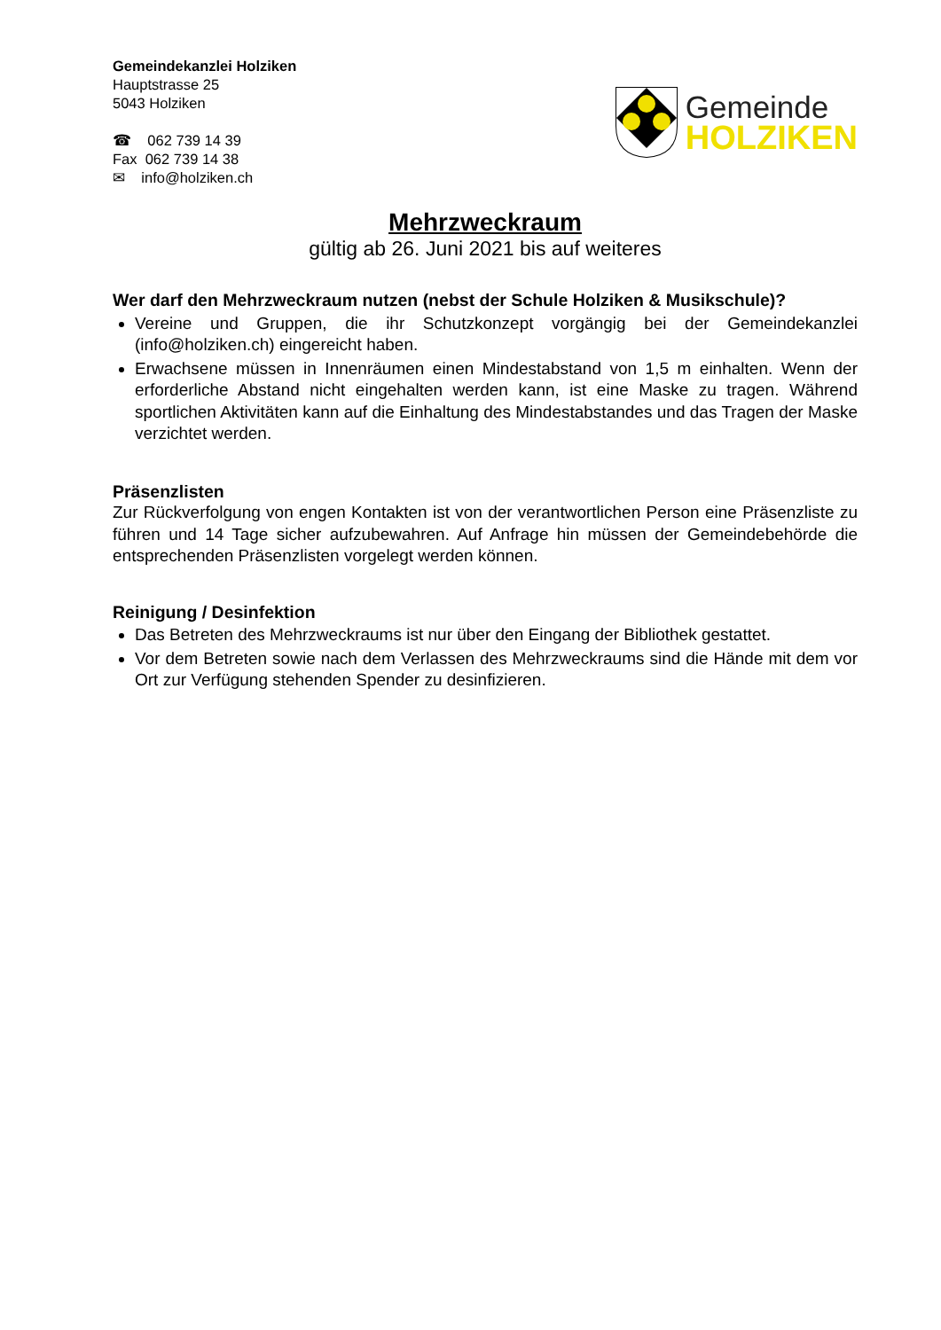Gemeindekanzlei Holziken
Hauptstrasse 25
5043 Holziken
☎ 062 739 14 39
Fax 062 739 14 38
✉ info@holziken.ch
Gemeinde
HOLZIKEN
Mehrzweckraum
gültig ab 26. Juni 2021 bis auf weiteres
Wer darf den Mehrzweckraum nutzen (nebst der Schule Holziken & Musikschule)?
Vereine und Gruppen, die ihr Schutzkonzept vorgängig bei der Gemeindekanzlei (info@holziken.ch) eingereicht haben.
Erwachsene müssen in Innenräumen einen Mindestabstand von 1,5 m einhalten. Wenn der erforderliche Abstand nicht eingehalten werden kann, ist eine Maske zu tragen. Während sportlichen Aktivitäten kann auf die Einhaltung des Mindestabstandes und das Tragen der Maske verzichtet werden.
Präsenzlisten
Zur Rückverfolgung von engen Kontakten ist von der verantwortlichen Person eine Präsenzliste zu führen und 14 Tage sicher aufzubewahren. Auf Anfrage hin müssen der Gemeindebehörde die entsprechenden Präsenzlisten vorgelegt werden können.
Reinigung / Desinfektion
Das Betreten des Mehrzweckraums ist nur über den Eingang der Bibliothek gestattet.
Vor dem Betreten sowie nach dem Verlassen des Mehrzweckraums sind die Hände mit dem vor Ort zur Verfügung stehenden Spender zu desinfizieren.